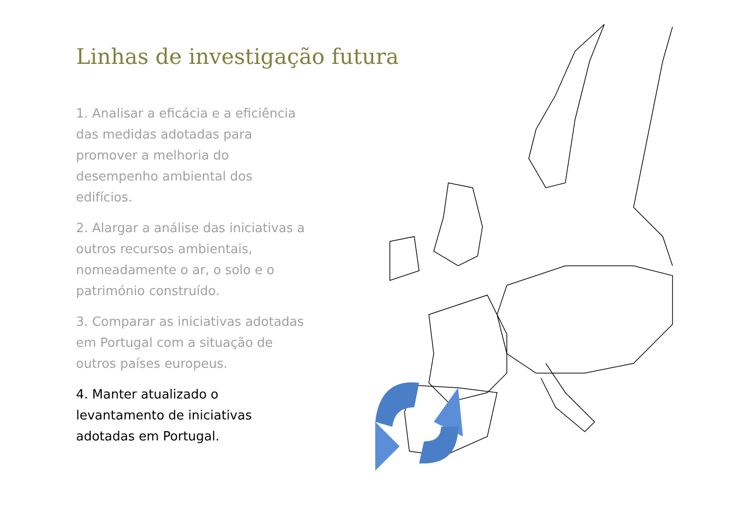Linhas de investigação futura
1. Analisar a eficácia e a eficiência das medidas adotadas para promover a melhoria do desempenho ambiental dos edifícios.
2. Alargar a análise das iniciativas a outros recursos ambientais, nomeadamente o ar, o solo e o património construído.
3. Comparar as iniciativas adotadas em Portugal com a situação de outros países europeus.
4. Manter atualizado o levantamento de iniciativas adotadas em Portugal.